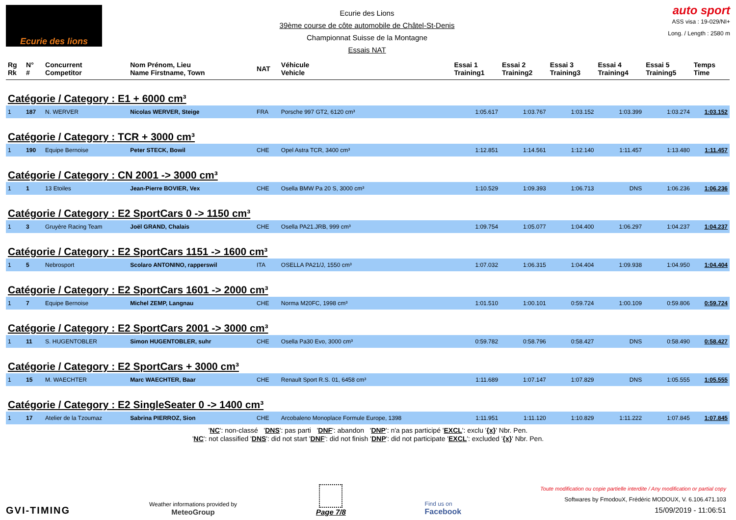Ecurie des lions
Ecurie des Lions
39ème course de côte automobile de Châtel-St-Denis
Championnat Suisse de la Montagne
Essais NAT
auto sport
ASS visa : 19-029/NI+
Long. / Length : 2580 m
| Rg Rk | N° # | Concurrent Competitor | Nom Prénom, Lieu Name Firstname, Town | NAT | Véhicule Vehicle | Essai 1 Training1 | Essai 2 Training2 | Essai 3 Training3 | Essai 4 Training4 | Essai 5 Training5 | Temps Time |
| --- | --- | --- | --- | --- | --- | --- | --- | --- | --- | --- | --- |
| Catégorie / Category : E1 + 6000 cm³ | | | | | | | | | | | |
| 1 | 187 | N. WERVER | Nicolas WERVER, Steige | FRA | Porsche 997 GT2, 6120 cm³ | 1:05.617 | 1:03.767 | 1:03.152 | 1:03.399 | 1:03.274 | 1:03.152 |
| Catégorie / Category : TCR + 3000 cm³ | | | | | | | | | | | |
| 1 | 190 | Equipe Bernoise | Peter STECK, Bowil | CHE | Opel Astra TCR, 3400 cm³ | 1:12.851 | 1:14.561 | 1:12.140 | 1:11.457 | 1:13.480 | 1:11.457 |
| Catégorie / Category : CN 2001 -> 3000 cm³ | | | | | | | | | | | |
| 1 | 1 | 13 Etoiles | Jean-Pierre BOVIER, Vex | CHE | Osella BMW Pa 20 S, 3000 cm³ | 1:10.529 | 1:09.393 | 1:06.713 | DNS | 1:06.236 | 1:06.236 |
| Catégorie / Category : E2 SportCars 0 -> 1150 cm³ | | | | | | | | | | | |
| 1 | 3 | Gruyère Racing Team | Joël GRAND, Chalais | CHE | Osella PA21.JRB, 999 cm³ | 1:09.754 | 1:05.077 | 1:04.400 | 1:06.297 | 1:04.237 | 1:04.237 |
| Catégorie / Category : E2 SportCars 1151 -> 1600 cm³ | | | | | | | | | | | |
| 1 | 5 | Nebrosport | Scolaro ANTONINO, rapperswil | ITA | OSELLA PA21/J, 1550 cm³ | 1:07.032 | 1:06.315 | 1:04.404 | 1:09.938 | 1:04.950 | 1:04.404 |
| Catégorie / Category : E2 SportCars 1601 -> 2000 cm³ | | | | | | | | | | | |
| 1 | 7 | Equipe Bernoise | Michel ZEMP, Langnau | CHE | Norma M20FC, 1998 cm³ | 1:01.510 | 1:00.101 | 0:59.724 | 1:00.109 | 0:59.806 | 0:59.724 |
| Catégorie / Category : E2 SportCars 2001 -> 3000 cm³ | | | | | | | | | | | |
| 1 | 11 | S. HUGENTOBLER | Simon HUGENTOBLER, suhr | CHE | Osella Pa30 Evo, 3000 cm³ | 0:59.782 | 0:58.796 | 0:58.427 | DNS | 0:58.490 | 0:58.427 |
| Catégorie / Category : E2 SportCars + 3000 cm³ | | | | | | | | | | | |
| 1 | 15 | M. WAECHTER | Marc WAECHTER, Baar | CHE | Renault Sport R.S. 01, 6458 cm³ | 1:11.689 | 1:07.147 | 1:07.829 | DNS | 1:05.555 | 1:05.555 |
| Catégorie / Category : E2 SingleSeater 0 -> 1400 cm³ | | | | | | | | | | | |
| 1 | 17 | Atelier de la Tzoumaz | Sabrina PIERROZ, Sion | CHE | Arcobaleno Monoplace Formule Europe, 1398 | 1:11.951 | 1:11.120 | 1:10.829 | 1:11.222 | 1:07.845 | 1:07.845 |
'NC': non-classé 'DNS': pas parti 'DNF': abandon 'DNP': n'a pas participé 'EXCL': exclu '{x}' Nbr. Pen.
'NC': not classified 'DNS': did not start 'DNF': did not finish 'DNP': did not participate 'EXCL': excluded '{x}' Nbr. Pen.
GVI-TIMING
Weather informations provided by
MeteoGroup
Page 7/8
Find us on
Facebook
Toute modification ou copie partielle interdite / Any modification or partial copy
Softwares by FmodouX, Frédéric MODOUX, V. 6.106.471.103
15/09/2019 - 11:06:51